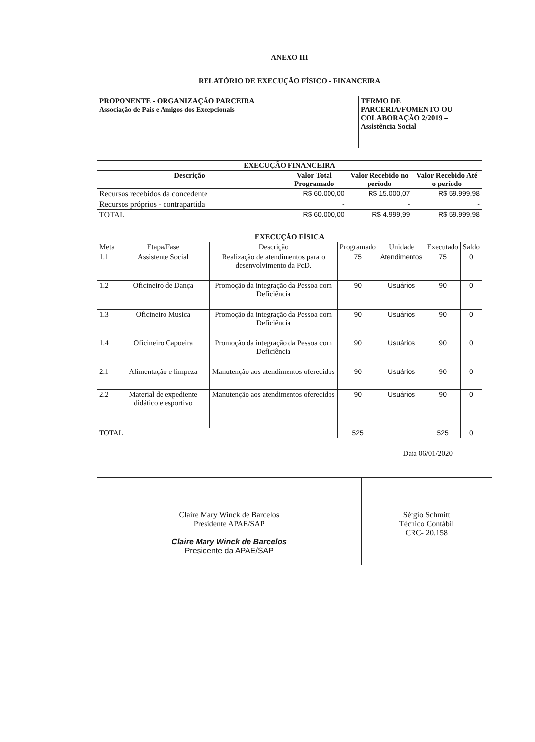ANEXO III
RELATÓRIO DE EXECUÇÃO FÍSICO - FINANCEIRA
| PROPONENTE - ORGANIZAÇÃO PARCEIRA Associação de Pais e Amigos dos Excepcionais | TERMO DE PARCERIA/FOMENTO OU COLABORAÇÃO 2/2019 – Assistência Social |
| EXECUÇÃO FINANCEIRA | | | |
| --- | --- | --- | --- |
| Descrição | Valor Total Programado | Valor Recebido no período | Valor Recebido Até o período |
| Recursos recebidos da concedente | R$ 60.000,00 | R$ 15.000,07 | R$ 59.999,98 |
| Recursos próprios - contrapartida | - | - | - |
| TOTAL | R$ 60.000,00 | R$ 4.999,99 | R$ 59.999,98 |
| EXECUÇÃO FÍSICA | | | | | | |
| --- | --- | --- | --- | --- | --- | --- |
| Meta | Etapa/Fase | Descrição | Programado | Unidade | Executado | Saldo |
| 1.1 | Assistente Social | Realização de atendimentos para o desenvolvimento da PcD. | 75 | Atendimentos | 75 | 0 |
| 1.2 | Oficineiro de Dança | Promoção da integração da Pessoa com Deficiência | 90 | Usuários | 90 | 0 |
| 1.3 | Oficineiro Musica | Promoção da integração da Pessoa com Deficiência | 90 | Usuários | 90 | 0 |
| 1.4 | Oficineiro Capoeira | Promoção da integração da Pessoa com Deficiência | 90 | Usuários | 90 | 0 |
| 2.1 | Alimentação e limpeza | Manutenção aos atendimentos oferecidos | 90 | Usuários | 90 | 0 |
| 2.2 | Material de expediente didático e esportivo | Manutenção aos atendimentos oferecidos | 90 | Usuários | 90 | 0 |
| TOTAL | | | 525 | | 525 | 0 |
Data 06/01/2020
| Claire Mary Winck de Barcelos Presidente APAE/SAP Claire Mary Winck de Barcelos Presidente da APAE/SAP | Sérgio Schmitt Técnico Contábil CRC- 20.158 |